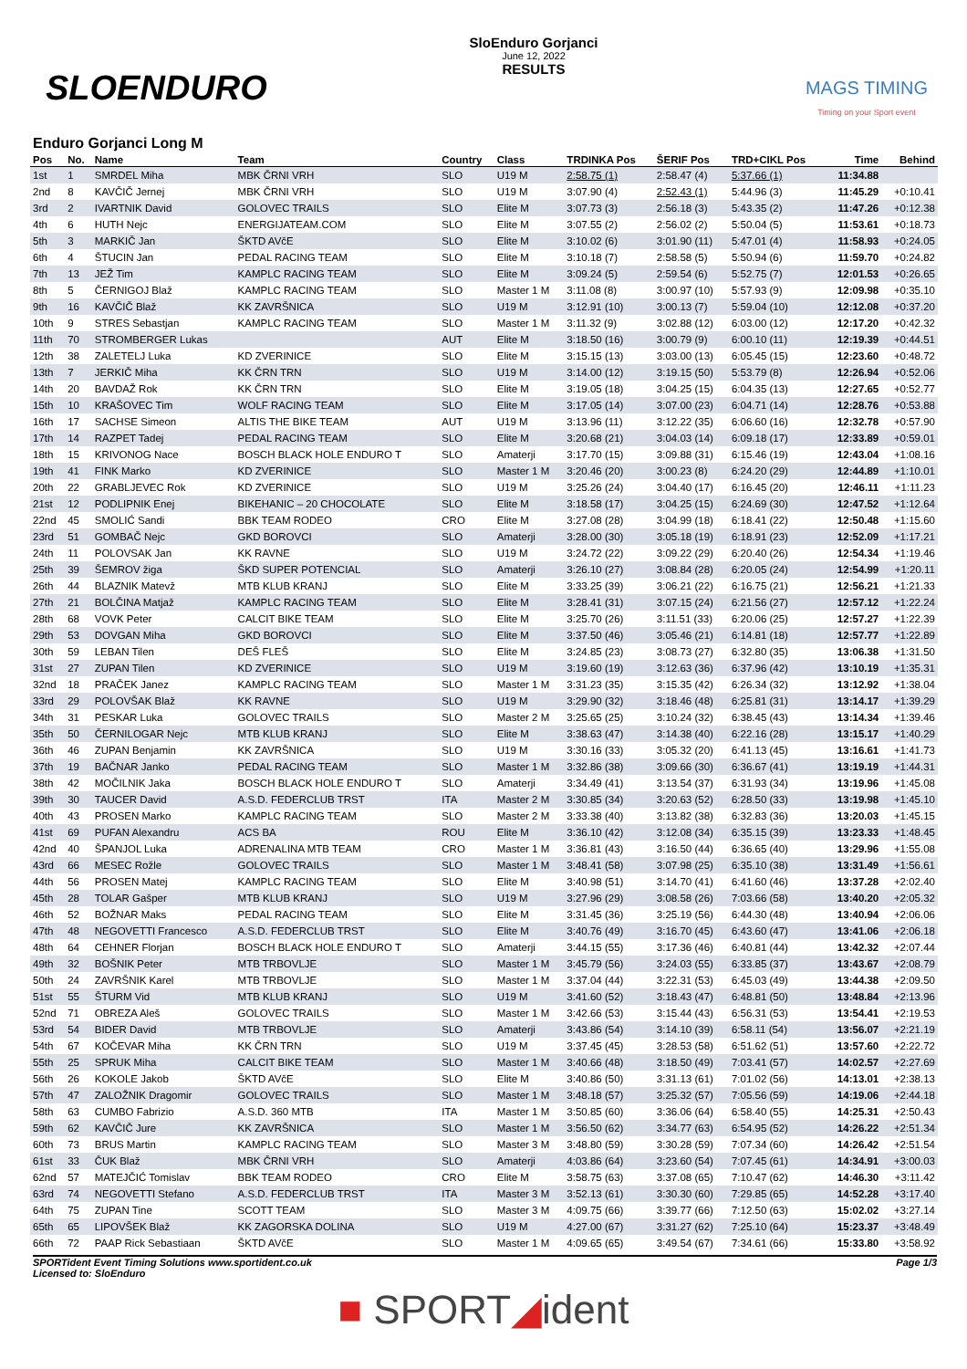SLOENDURO
SloEnduro Gorjanci
June 12, 2022
RESULTS
MAGS TIMING
Timing on your Sport event
Enduro Gorjanci Long M
| Pos | No. | Name | Team | Country | Class | TRDINKA Pos | ŠERIF Pos | TRD+CIKL Pos | Time | Behind |
| --- | --- | --- | --- | --- | --- | --- | --- | --- | --- | --- |
| 1st | 1 | SMRDEL Miha | MBK ČRNI VRH | SLO | U19 M | 2:58.75 (1) | 2:58.47 (4) | 5:37.66 (1) | 11:34.88 | |
| 2nd | 8 | KAVČIČ Jernej | MBK ČRNI VRH | SLO | U19 M | 3:07.90 (4) | 2:52.43 (1) | 5:44.96 (3) | 11:45.29 | +0:10.41 |
| 3rd | 2 | IVARTNIK David | GOLOVEC TRAILS | SLO | Elite M | 3:07.73 (3) | 2:56.18 (3) | 5:43.35 (2) | 11:47.26 | +0:12.38 |
| 4th | 6 | HUTH Nejc | ENERGIJATEAM.COM | SLO | Elite M | 3:07.55 (2) | 2:56.02 (2) | 5:50.04 (5) | 11:53.61 | +0:18.73 |
| 5th | 3 | MARKIČ Jan | ŠKTD AVčE | SLO | Elite M | 3:10.02 (6) | 3:01.90 (11) | 5:47.01 (4) | 11:58.93 | +0:24.05 |
| 6th | 4 | ŠTUCIN Jan | PEDAL RACING TEAM | SLO | Elite M | 3:10.18 (7) | 2:58.58 (5) | 5:50.94 (6) | 11:59.70 | +0:24.82 |
| 7th | 13 | JEŽ Tim | KAMPLC RACING TEAM | SLO | Elite M | 3:09.24 (5) | 2:59.54 (6) | 5:52.75 (7) | 12:01.53 | +0:26.65 |
| 8th | 5 | ČERNIGOJ Blaž | KAMPLC RACING TEAM | SLO | Master 1 M | 3:11.08 (8) | 3:00.97 (10) | 5:57.93 (9) | 12:09.98 | +0:35.10 |
| 9th | 16 | KAVČIČ Blaž | KK ZAVRŠNICA | SLO | U19 M | 3:12.91 (10) | 3:00.13 (7) | 5:59.04 (10) | 12:12.08 | +0:37.20 |
| 10th | 9 | STRES Sebastjan | KAMPLC RACING TEAM | SLO | Master 1 M | 3:11.32 (9) | 3:02.88 (12) | 6:03.00 (12) | 12:17.20 | +0:42.32 |
| 11th | 70 | STROMBERGER Lukas | | AUT | Elite M | 3:18.50 (16) | 3:00.79 (9) | 6:00.10 (11) | 12:19.39 | +0:44.51 |
| 12th | 38 | ZALETELJ Luka | KD ZVERINICE | SLO | Elite M | 3:15.15 (13) | 3:03.00 (13) | 6:05.45 (15) | 12:23.60 | +0:48.72 |
| 13th | 7 | JERKIČ Miha | KK ČRN TRN | SLO | U19 M | 3:14.00 (12) | 3:19.15 (50) | 5:53.79 (8) | 12:26.94 | +0:52.06 |
| 14th | 20 | BAVDAŽ Rok | KK ČRN TRN | SLO | Elite M | 3:19.05 (18) | 3:04.25 (15) | 6:04.35 (13) | 12:27.65 | +0:52.77 |
| 15th | 10 | KRAŠOVEC Tim | WOLF RACING TEAM | SLO | Elite M | 3:17.05 (14) | 3:07.00 (23) | 6:04.71 (14) | 12:28.76 | +0:53.88 |
| 16th | 17 | SACHSE Simeon | ALTIS THE BIKE TEAM | AUT | U19 M | 3:13.96 (11) | 3:12.22 (35) | 6:06.60 (16) | 12:32.78 | +0:57.90 |
| 17th | 14 | RAZPET Tadej | PEDAL RACING TEAM | SLO | Elite M | 3:20.68 (21) | 3:04.03 (14) | 6:09.18 (17) | 12:33.89 | +0:59.01 |
| 18th | 15 | KRIVONOG Nace | BOSCH BLACK HOLE ENDURO T | SLO | Amaterji | 3:17.70 (15) | 3:09.88 (31) | 6:15.46 (19) | 12:43.04 | +1:08.16 |
| 19th | 41 | FINK Marko | KD ZVERINICE | SLO | Master 1 M | 3:20.46 (20) | 3:00.23 (8) | 6:24.20 (29) | 12:44.89 | +1:10.01 |
| 20th | 22 | GRABLJEVEC Rok | KD ZVERINICE | SLO | U19 M | 3:25.26 (24) | 3:04.40 (17) | 6:16.45 (20) | 12:46.11 | +1:11.23 |
| 21st | 12 | PODLIPNIK Enej | BIKEHANIC – 20 CHOCOLATE | SLO | Elite M | 3:18.58 (17) | 3:04.25 (15) | 6:24.69 (30) | 12:47.52 | +1:12.64 |
| 22nd | 45 | SMOLIĆ Sandi | BBK TEAM RODEO | CRO | Elite M | 3:27.08 (28) | 3:04.99 (18) | 6:18.41 (22) | 12:50.48 | +1:15.60 |
| 23rd | 51 | GOMBAČ Nejc | GKD BOROVCI | SLO | Amaterji | 3:28.00 (30) | 3:05.18 (19) | 6:18.91 (23) | 12:52.09 | +1:17.21 |
| 24th | 11 | POLOVSAK Jan | KK RAVNE | SLO | U19 M | 3:24.72 (22) | 3:09.22 (29) | 6:20.40 (26) | 12:54.34 | +1:19.46 |
| 25th | 39 | ŠEMROV žiga | ŠKD SUPER POTENCIAL | SLO | Amaterji | 3:26.10 (27) | 3:08.84 (28) | 6:20.05 (24) | 12:54.99 | +1:20.11 |
| 26th | 44 | BLAZNIK Matevž | MTB KLUB KRANJ | SLO | Elite M | 3:33.25 (39) | 3:06.21 (22) | 6:16.75 (21) | 12:56.21 | +1:21.33 |
| 27th | 21 | BOLČINA Matjaž | KAMPLC RACING TEAM | SLO | Elite M | 3:28.41 (31) | 3:07.15 (24) | 6:21.56 (27) | 12:57.12 | +1:22.24 |
| 28th | 68 | VOVK Peter | CALCIT BIKE TEAM | SLO | Elite M | 3:25.70 (26) | 3:11.51 (33) | 6:20.06 (25) | 12:57.27 | +1:22.39 |
| 29th | 53 | DOVGAN Miha | GKD BOROVCI | SLO | Elite M | 3:37.50 (46) | 3:05.46 (21) | 6:14.81 (18) | 12:57.77 | +1:22.89 |
| 30th | 59 | LEBAN Tilen | DEŠ FLEŠ | SLO | Elite M | 3:24.85 (23) | 3:08.73 (27) | 6:32.80 (35) | 13:06.38 | +1:31.50 |
| 31st | 27 | ZUPAN Tilen | KD ZVERINICE | SLO | U19 M | 3:19.60 (19) | 3:12.63 (36) | 6:37.96 (42) | 13:10.19 | +1:35.31 |
| 32nd | 18 | PRAČEK Janez | KAMPLC RACING TEAM | SLO | Master 1 M | 3:31.23 (35) | 3:15.35 (42) | 6:26.34 (32) | 13:12.92 | +1:38.04 |
| 33rd | 29 | POLOVŠAK Blaž | KK RAVNE | SLO | U19 M | 3:29.90 (32) | 3:18.46 (48) | 6:25.81 (31) | 13:14.17 | +1:39.29 |
| 34th | 31 | PESKAR Luka | GOLOVEC TRAILS | SLO | Master 2 M | 3:25.65 (25) | 3:10.24 (32) | 6:38.45 (43) | 13:14.34 | +1:39.46 |
| 35th | 50 | ČERNILOGAR Nejc | MTB KLUB KRANJ | SLO | Elite M | 3:38.63 (47) | 3:14.38 (40) | 6:22.16 (28) | 13:15.17 | +1:40.29 |
| 36th | 46 | ZUPAN Benjamin | KK ZAVRŠNICA | SLO | U19 M | 3:30.16 (33) | 3:05.32 (20) | 6:41.13 (45) | 13:16.61 | +1:41.73 |
| 37th | 19 | BAČNAR Janko | PEDAL RACING TEAM | SLO | Master 1 M | 3:32.86 (38) | 3:09.66 (30) | 6:36.67 (41) | 13:19.19 | +1:44.31 |
| 38th | 42 | MOČILNIK Jaka | BOSCH BLACK HOLE ENDURO T | SLO | Amaterji | 3:34.49 (41) | 3:13.54 (37) | 6:31.93 (34) | 13:19.96 | +1:45.08 |
| 39th | 30 | TAUCER David | A.S.D. FEDERCLUB TRST | ITA | Master 2 M | 3:30.85 (34) | 3:20.63 (52) | 6:28.50 (33) | 13:19.98 | +1:45.10 |
| 40th | 43 | PROSEN Marko | KAMPLC RACING TEAM | SLO | Master 2 M | 3:33.38 (40) | 3:13.82 (38) | 6:32.83 (36) | 13:20.03 | +1:45.15 |
| 41st | 69 | PUFAN Alexandru | ACS BA | ROU | Elite M | 3:36.10 (42) | 3:12.08 (34) | 6:35.15 (39) | 13:23.33 | +1:48.45 |
| 42nd | 40 | ŠPANJOL Luka | ADRENALINA MTB TEAM | CRO | Master 1 M | 3:36.81 (43) | 3:16.50 (44) | 6:36.65 (40) | 13:29.96 | +1:55.08 |
| 43rd | 66 | MESEC Rožle | GOLOVEC TRAILS | SLO | Master 1 M | 3:48.41 (58) | 3:07.98 (25) | 6:35.10 (38) | 13:31.49 | +1:56.61 |
| 44th | 56 | PROSEN Matej | KAMPLC RACING TEAM | SLO | Elite M | 3:40.98 (51) | 3:14.70 (41) | 6:41.60 (46) | 13:37.28 | +2:02.40 |
| 45th | 28 | TOLAR Gašper | MTB KLUB KRANJ | SLO | U19 M | 3:27.96 (29) | 3:08.58 (26) | 7:03.66 (58) | 13:40.20 | +2:05.32 |
| 46th | 52 | BOŽNAR Maks | PEDAL RACING TEAM | SLO | Elite M | 3:31.45 (36) | 3:25.19 (56) | 6:44.30 (48) | 13:40.94 | +2:06.06 |
| 47th | 48 | NEGOVETTI Francesco | A.S.D. FEDERCLUB TRST | SLO | Elite M | 3:40.76 (49) | 3:16.70 (45) | 6:43.60 (47) | 13:41.06 | +2:06.18 |
| 48th | 64 | CEHNER Florjan | BOSCH BLACK HOLE ENDURO T | SLO | Amaterji | 3:44.15 (55) | 3:17.36 (46) | 6:40.81 (44) | 13:42.32 | +2:07.44 |
| 49th | 32 | BOŠNIK Peter | MTB TRBOVLJE | SLO | Master 1 M | 3:45.79 (56) | 3:24.03 (55) | 6:33.85 (37) | 13:43.67 | +2:08.79 |
| 50th | 24 | ZAVRŠNIK Karel | MTB TRBOVLJE | SLO | Master 1 M | 3:37.04 (44) | 3:22.31 (53) | 6:45.03 (49) | 13:44.38 | +2:09.50 |
| 51st | 55 | ŠTURM Vid | MTB KLUB KRANJ | SLO | U19 M | 3:41.60 (52) | 3:18.43 (47) | 6:48.81 (50) | 13:48.84 | +2:13.96 |
| 52nd | 71 | OBREZA Aleš | GOLOVEC TRAILS | SLO | Master 1 M | 3:42.66 (53) | 3:15.44 (43) | 6:56.31 (53) | 13:54.41 | +2:19.53 |
| 53rd | 54 | BIDER David | MTB TRBOVLJE | SLO | Amaterji | 3:43.86 (54) | 3:14.10 (39) | 6:58.11 (54) | 13:56.07 | +2:21.19 |
| 54th | 67 | KOČEVAR Miha | KK ČRN TRN | SLO | U19 M | 3:37.45 (45) | 3:28.53 (58) | 6:51.62 (51) | 13:57.60 | +2:22.72 |
| 55th | 25 | SPRUK Miha | CALCIT BIKE TEAM | SLO | Master 1 M | 3:40.66 (48) | 3:18.50 (49) | 7:03.41 (57) | 14:02.57 | +2:27.69 |
| 56th | 26 | KOKOLE Jakob | ŠKTD AVčE | SLO | Elite M | 3:40.86 (50) | 3:31.13 (61) | 7:01.02 (56) | 14:13.01 | +2:38.13 |
| 57th | 47 | ZALOŽNIK Dragomir | GOLOVEC TRAILS | SLO | Master 1 M | 3:48.18 (57) | 3:25.32 (57) | 7:05.56 (59) | 14:19.06 | +2:44.18 |
| 58th | 63 | CUMBO Fabrizio | A.S.D. 360 MTB | ITA | Master 1 M | 3:50.85 (60) | 3:36.06 (64) | 6:58.40 (55) | 14:25.31 | +2:50.43 |
| 59th | 62 | KAVČIČ Jure | KK ZAVRŠNICA | SLO | Master 1 M | 3:56.50 (62) | 3:34.77 (63) | 6:54.95 (52) | 14:26.22 | +2:51.34 |
| 60th | 73 | BRUS Martin | KAMPLC RACING TEAM | SLO | Master 3 M | 3:48.80 (59) | 3:30.28 (59) | 7:07.34 (60) | 14:26.42 | +2:51.54 |
| 61st | 33 | ČUK Blaž | MBK ČRNI VRH | SLO | Amaterji | 4:03.86 (64) | 3:23.60 (54) | 7:07.45 (61) | 14:34.91 | +3:00.03 |
| 62nd | 57 | MATEJČIĆ Tomislav | BBK TEAM RODEO | CRO | Elite M | 3:58.75 (63) | 3:37.08 (65) | 7:10.47 (62) | 14:46.30 | +3:11.42 |
| 63rd | 74 | NEGOVETTI Stefano | A.S.D. FEDERCLUB TRST | ITA | Master 3 M | 3:52.13 (61) | 3:30.30 (60) | 7:29.85 (65) | 14:52.28 | +3:17.40 |
| 64th | 75 | ZUPAN Tine | SCOTT TEAM | SLO | Master 3 M | 4:09.75 (66) | 3:39.77 (66) | 7:12.50 (63) | 15:02.02 | +3:27.14 |
| 65th | 65 | LIPOVŠEK Blaž | KK ZAGORSKA DOLINA | SLO | U19 M | 4:27.00 (67) | 3:31.27 (62) | 7:25.10 (64) | 15:23.37 | +3:48.49 |
| 66th | 72 | PAAP Rick Sebastiaan | ŠKTD AVčE | SLO | Master 1 M | 4:09.65 (65) | 3:49.54 (67) | 7:34.61 (66) | 15:33.80 | +3:58.92 |
SPORTident Event Timing Solutions www.sportident.co.uk
Licensed to: SloEnduro
Page 1/3
■ SPORT◢ident